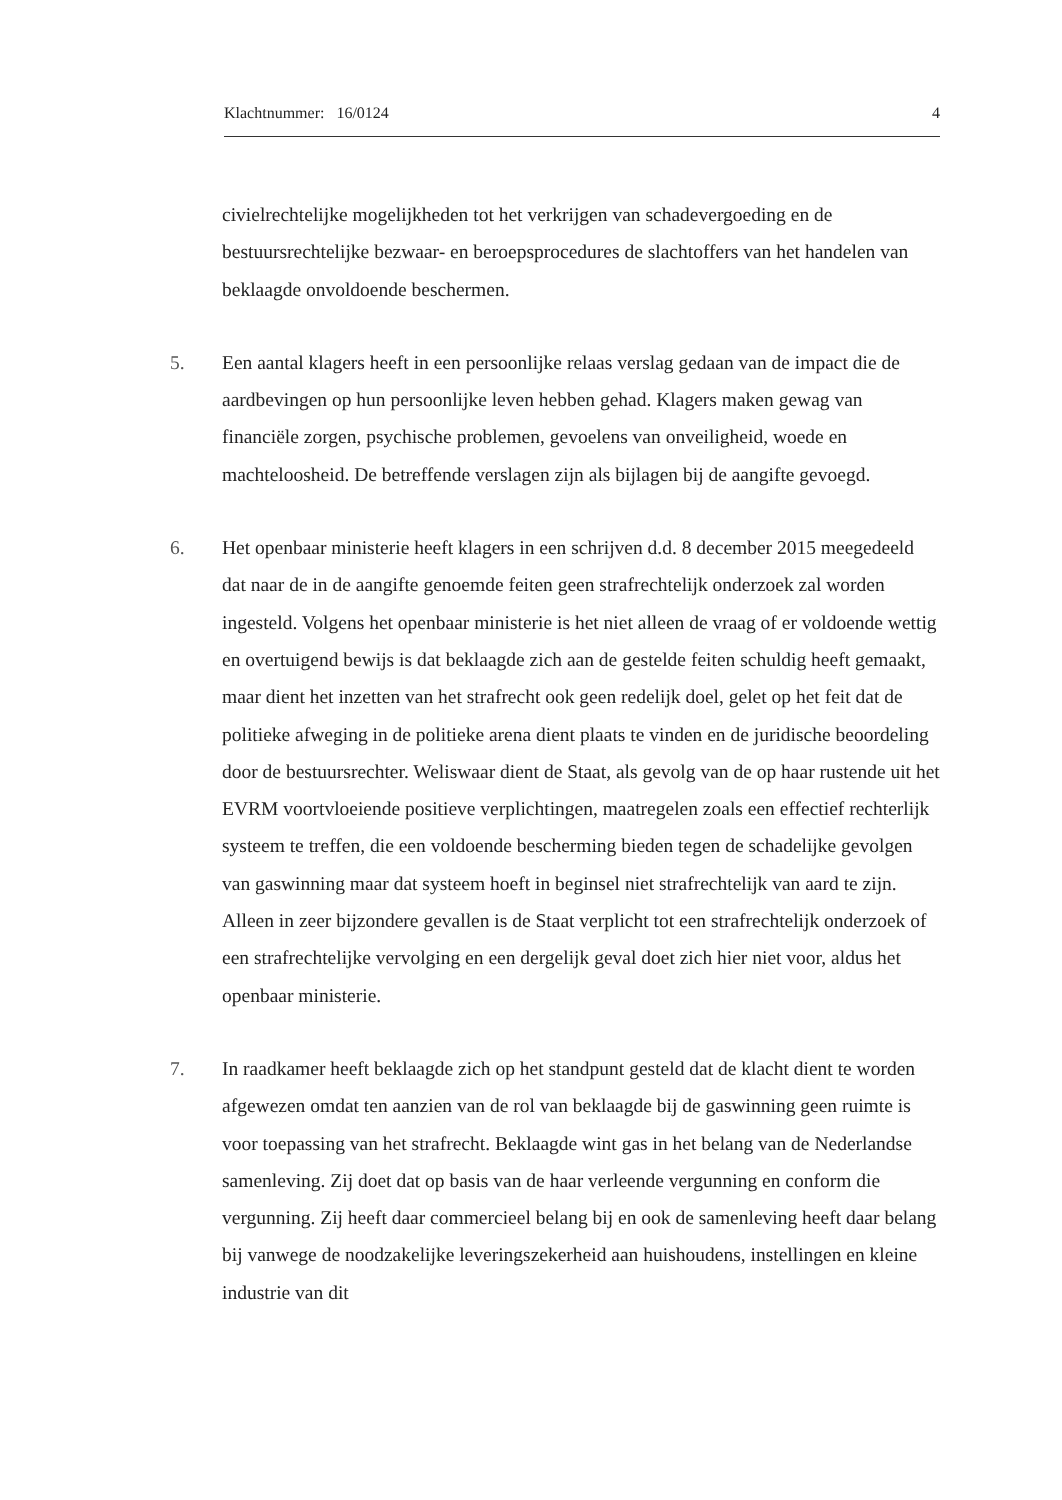Klachtnummer: 16/0124 4
civielrechtelijke mogelijkheden tot het verkrijgen van schadevergoeding en de bestuursrechtelijke bezwaar- en beroepsprocedures de slachtoffers van het handelen van beklaagde onvoldoende beschermen.
5. Een aantal klagers heeft in een persoonlijke relaas verslag gedaan van de impact die de aardbevingen op hun persoonlijke leven hebben gehad. Klagers maken gewag van financiële zorgen, psychische problemen, gevoelens van onveiligheid, woede en machteloosheid. De betreffende verslagen zijn als bijlagen bij de aangifte gevoegd.
6. Het openbaar ministerie heeft klagers in een schrijven d.d. 8 december 2015 meegedeeld dat naar de in de aangifte genoemde feiten geen strafrechtelijk onderzoek zal worden ingesteld. Volgens het openbaar ministerie is het niet alleen de vraag of er voldoende wettig en overtuigend bewijs is dat beklaagde zich aan de gestelde feiten schuldig heeft gemaakt, maar dient het inzetten van het strafrecht ook geen redelijk doel, gelet op het feit dat de politieke afweging in de politieke arena dient plaats te vinden en de juridische beoordeling door de bestuursrechter. Weliswaar dient de Staat, als gevolg van de op haar rustende uit het EVRM voortvloeiende positieve verplichtingen, maatregelen zoals een effectief rechterlijk systeem te treffen, die een voldoende bescherming bieden tegen de schadelijke gevolgen van gaswinning maar dat systeem hoeft in beginsel niet strafrechtelijk van aard te zijn. Alleen in zeer bijzondere gevallen is de Staat verplicht tot een strafrechtelijk onderzoek of een strafrechtelijke vervolging en een dergelijk geval doet zich hier niet voor, aldus het openbaar ministerie.
7. In raadkamer heeft beklaagde zich op het standpunt gesteld dat de klacht dient te worden afgewezen omdat ten aanzien van de rol van beklaagde bij de gaswinning geen ruimte is voor toepassing van het strafrecht. Beklaagde wint gas in het belang van de Nederlandse samenleving. Zij doet dat op basis van de haar verleende vergunning en conform die vergunning. Zij heeft daar commercieel belang bij en ook de samenleving heeft daar belang bij vanwege de noodzakelijke leveringszekerheid aan huishoudens, instellingen en kleine industrie van dit